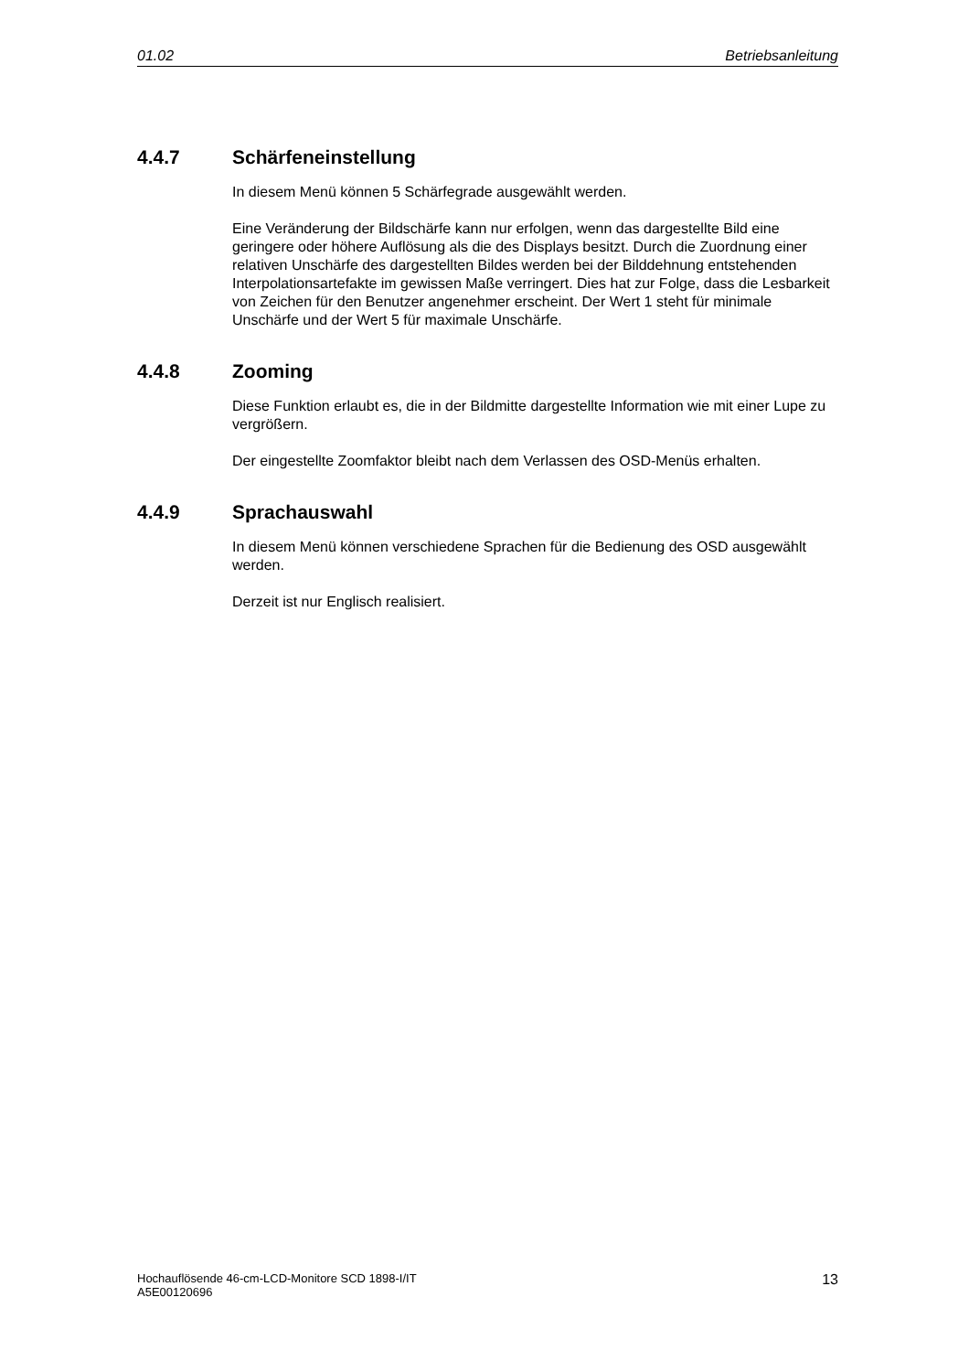01.02 Betriebsanleitung
4.4.7 Schärfeneinstellung
In diesem Menü können 5 Schärfegrade ausgewählt werden.
Eine Veränderung der Bildschärfe kann nur erfolgen, wenn das dargestellte Bild eine geringere oder höhere Auflösung als die des Displays besitzt. Durch die Zuordnung einer relativen Unschärfe des dargestellten Bildes werden bei der Bilddehnung entstehenden Interpolationsartefakte im gewissen Maße verringert. Dies hat zur Folge, dass die Lesbarkeit von Zeichen für den Benutzer angenehmer erscheint. Der Wert 1 steht für minimale Unschärfe und der Wert 5 für maximale Unschärfe.
4.4.8 Zooming
Diese Funktion erlaubt es, die in der Bildmitte dargestellte Information wie mit einer Lupe zu vergrößern.
Der eingestellte Zoomfaktor bleibt nach dem Verlassen des OSD-Menüs erhalten.
4.4.9 Sprachauswahl
In diesem Menü können verschiedene Sprachen für die Bedienung des OSD ausgewählt werden.
Derzeit ist nur Englisch realisiert.
Hochauflösende 46-cm-LCD-Monitore SCD 1898-I/IT
A5E00120696
13